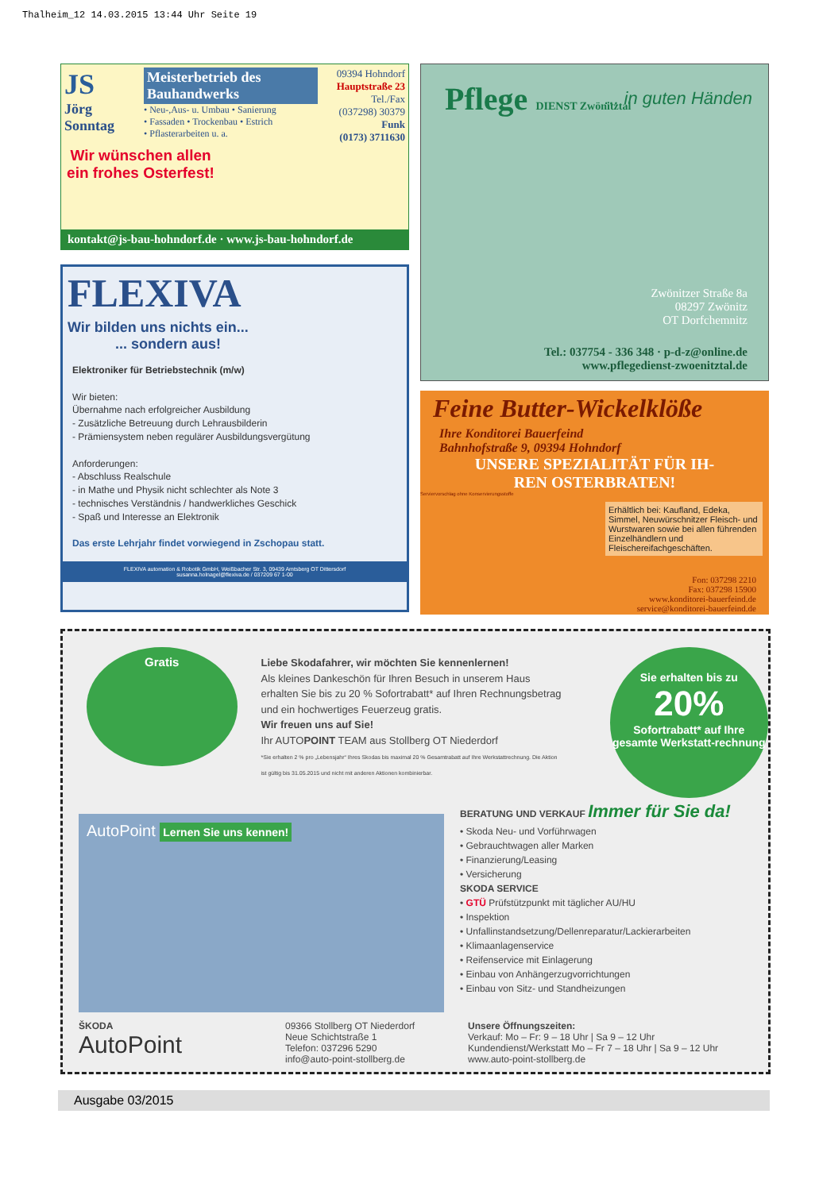Thalheim_12 14.03.2015 13:44 Uhr Seite 19
JS
Jörg Sonntag
Meisterbetrieb des Bauhandwerks
• Neu-,Aus- u. Umbau • Sanierung
• Fassaden • Trockenbau • Estrich
• Pflasterarbeiten u. a.
09394 Hohndorf
Hauptstraße 23
Tel./Fax
(037298) 30379
Funk
(0173) 3711630
Wir wünschen allen ein frohes Osterfest!
kontakt@js-bau-hohndorf.de · www.js-bau-hohndorf.de
FLEXIVA
Wir bilden uns nichts ein...
... sondern aus!
Elektroniker für Betriebstechnik (m/w)
Wir bieten:
Übernahme nach erfolgreicher Ausbildung
- Zusätzliche Betreuung durch Lehrausbilderin
- Prämiensystem neben regulärer Ausbildungsvergütung
Anforderungen:
- Abschluss Realschule
- in Mathe und Physik nicht schlechter als Note 3
- technisches Verständnis / handwerkliches Geschick
- Spaß und Interesse an Elektronik
Das erste Lehrjahr findet vorwiegend in Zschopau statt.
FLEXIVA automation & Robotik GmbH, Weißbacher Str. 3, 09439 Amtsberg OT Dittersdorf
susanna.holnagel@flexiva.de / 037209 67 1-00
Pflege DIENST Zwönitztal
... in guten Händen
Zwönitzer Straße 8a
08297 Zwönitz
OT Dorfchemnitz
Tel.: 037754 - 336 348 · p-d-z@online.de
www.pflegedienst-zwoenitztal.de
Feine Butter-Wickelklöße
Ihre Konditorei Bauerfeind
Bahnhofstraße 9, 09394 Hohndorf
UNSERE SPEZIALITÄT FÜR IH-
REN OSTERBRATEN!
Serviervorschlag ohne Konservierungsstoffe
Erhältlich bei: Kaufland, Edeka, Simmel, Neuwürschnitzer Fleisch- und Wurstwaren sowie bei allen führenden Einzelhändlern und Fleischereifachgeschäften.
Fon: 037298 2210
Fax: 037298 15900
www.konditorei-bauerfeind.de
service@konditorei-bauerfeind.de
Gratis
Liebe Skodafahrer, wir möchten Sie kennenlernen!
Als kleines Dankeschön für Ihren Besuch in unserem Haus erhalten Sie bis zu 20 % Sofortrabatt* auf Ihren Rechnungsbetrag und ein hochwertiges Feuerzeug gratis.
Wir freuen uns auf Sie!
Ihr AUTOPOINT TEAM aus Stollberg OT Niederdorf
*Sie erhalten 2 % pro „Lebensjahr“ Ihres Skodas bis maximal 20 % Gesamtrabatt auf Ihre Werkstattrechnung. Die Aktion ist gültig bis 31.05.2015 und nicht mit anderen Aktionen kombinierbar.
Sie erhalten bis zu
20%
Sofortrabatt* auf Ihre gesamte Werkstatt-rechnung
AutoPoint Lernen Sie uns kennen!
BERATUNG UND VERKAUF Immer für Sie da!
• Skoda Neu- und Vorführwagen
• Gebrauchtwagen aller Marken
• Finanzierung/Leasing
• Versicherung
SKODA SERVICE
• GTÜ Prüfstützpunkt mit täglicher AU/HU
• Inspektion
• Unfallinstandsetzung/Dellenreparatur/Lackierarbeiten
• Klimaanlagenservice
• Reifenservice mit Einlagerung
• Einbau von Anhängerzugvorrichtungen
• Einbau von Sitz- und Standheizungen
ŠKODA
AutoPoint
09366 Stollberg OT Niederdorf
Neue Schichtstraße 1
Telefon: 037296 5290
info@auto-point-stollberg.de
Unsere Öffnungszeiten:
Verkauf: Mo – Fr: 9 – 18 Uhr | Sa 9 – 12 Uhr
Kundendienst/Werkstatt Mo – Fr 7 – 18 Uhr | Sa 9 – 12 Uhr
www.auto-point-stollberg.de
Ausgabe 03/2015